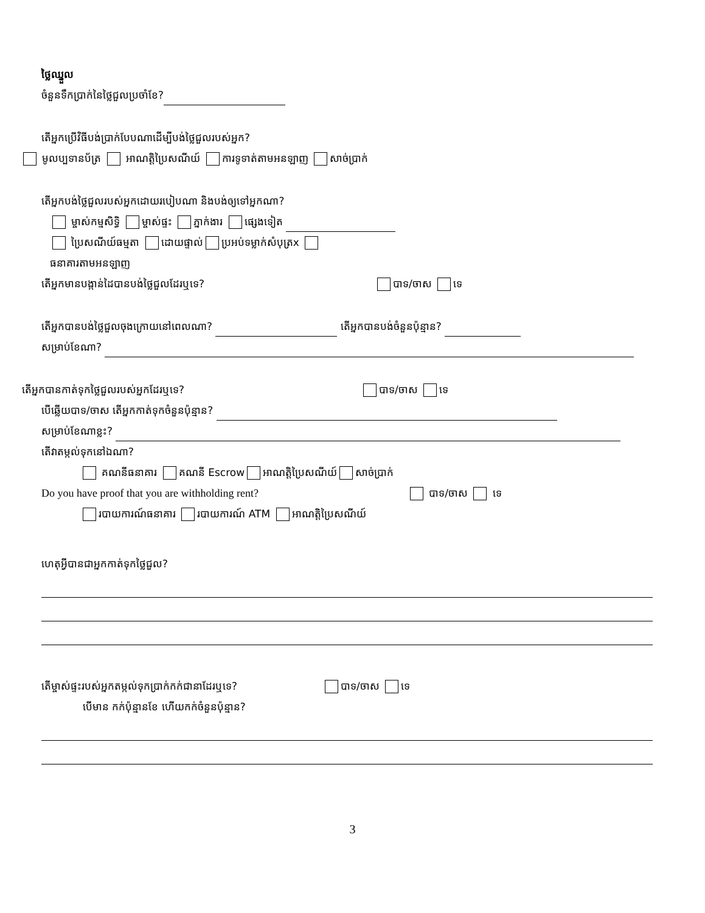ថ្លៃឈ្នួល
ចំនួនទឹកប្រាក់នៃថ្លៃជួលប្រចាំខែ?
តើអ្នកប្រើវិធីបង់ប្រាក់បែបណាដើម្បីបង់ថ្លៃជួលរបស់អ្នក?
មូលប្បទានប័ត្រ អាណត្តិប្រៃសណីយ៍ ការទូទាត់តាមអនឡាញ សាច់ប្រាក់
តើអ្នកបង់ថ្លៃជួលរបស់អ្នកដោយរបៀបណា និងបង់ឲ្យទៅអ្នកណា?
ម្ចាស់កម្មសិទ្ធិ ម្ចាស់ផ្ទះ ភ្នាក់ងារ ផ្សេងទៀត
ប្រៃសណីយ៍ធម្មតា ដោយផ្ទាល់ ប្រអប់ទម្លាក់សំបុត្រx
ធនាគារតាមអនឡាញ
តើអ្នកមានបង្កាន់ដៃបានបង់ថ្លៃជួលដែរឬទេ? បាទ/ចាស ទេ
តើអ្នកបានបង់ថ្លៃជួលចុងក្រោយនៅពេលណា? តើអ្នកបានបង់ចំនួនប៉ុន្មាន?
សម្រាប់ខែណា?
តើអ្នកបានកាត់ទុកថ្លៃជួលរបស់អ្នកដែរឬទេ? បាទ/ចាស ទេ
បើឆ្លើយបាទ/ចាស តើអ្នកកាត់ទុកចំនួនប៉ុន្មាន?
សម្រាប់ខែណាខ្លះ?
តើវាតម្កល់ទុកនៅឯណា?
គណនីធនាគារ គណនី Escrow អាណត្តិប្រៃសណីយ៍ សាច់ប្រាក់
Do you have proof that you are withholding rent? បាទ/ចាស ទេ
របាយការណ៍ធនាគារ របាយការណ៍ ATM អាណត្តិប្រៃសណីយ៍
ហេតុអ្វីបានជាអ្នកកាត់ទុកថ្លៃជួល?
តើម្ចាស់ផ្ទះរបស់អ្នកតម្កល់ទុកប្រាក់កក់ជានាដែរឬទេ? បាទ/ចាស ទេ
បើមាន កក់ប៉ុន្មានខែ ហើយកក់ចំនួនប៉ុន្មាន?
3